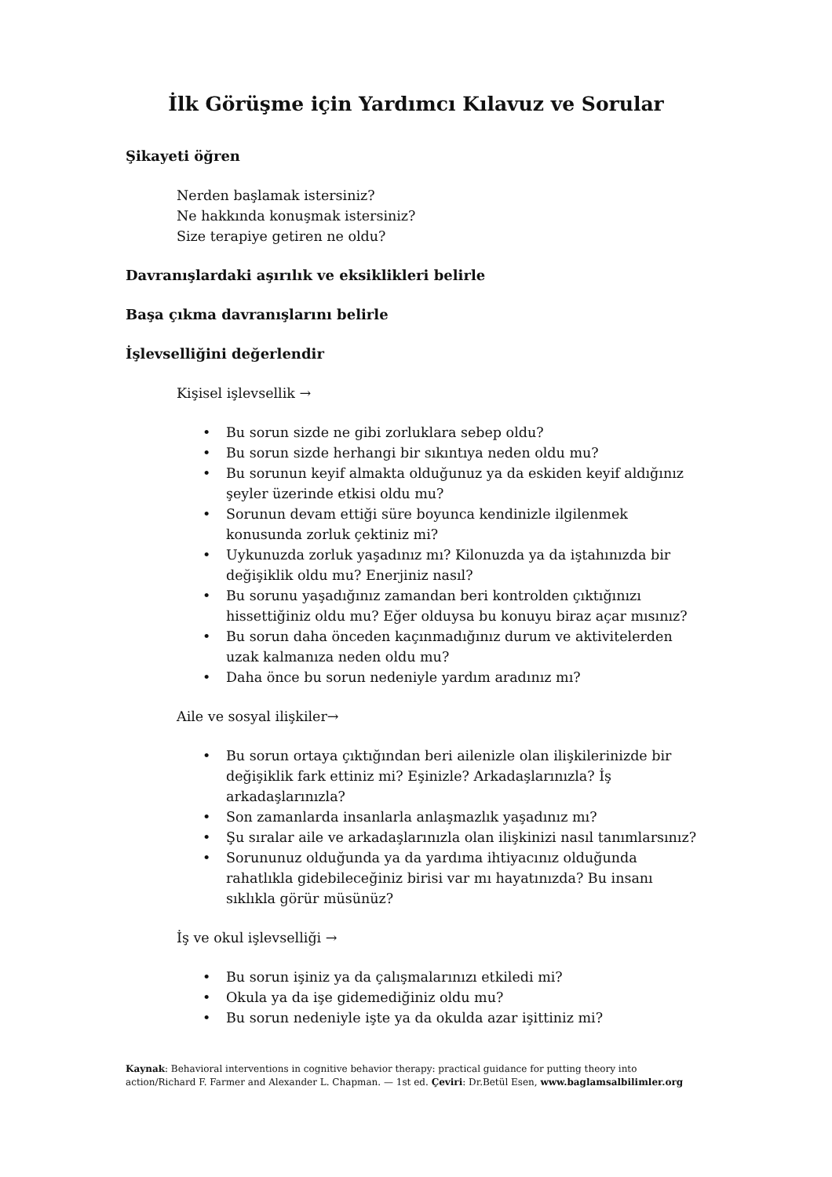İlk Görüşme için Yardımcı Kılavuz ve Sorular
Şikayeti öğren
Nerden başlamak istersiniz?
Ne hakkında konuşmak istersiniz?
Size terapiye getiren ne oldu?
Davranışlardaki aşırılık ve eksiklikleri belirle
Başa çıkma davranışlarını belirle
İşlevselliğini değerlendir
Kişisel işlevsellik →
• Bu sorun sizde ne gibi zorluklara sebep oldu?
• Bu sorun sizde herhangi bir sıkıntıya neden oldu mu?
• Bu sorunun keyif almakta olduğunuz ya da eskiden keyif aldığınız şeyler üzerinde etkisi oldu mu?
• Sorunun devam ettiği süre boyunca kendinizle ilgilenmek konusunda zorluk çektiniz mi?
• Uykunuzda zorluk yaşadınız mı? Kilonuzda ya da iştahınızda bir değişiklik oldu mu? Enerjiniz nasıl?
• Bu sorunu yaşadığınız zamandan beri kontrolden çıktığınızı hissettiğiniz oldu mu? Eğer olduysa bu konuyu biraz açar mısınız?
• Bu sorun daha önceden kaçınmadığınız durum ve aktivitelerden uzak kalmanıza neden oldu mu?
• Daha önce bu sorun nedeniyle yardım aradınız mı?
Aile ve sosyal ilişkiler→
• Bu sorun ortaya çıktığından beri ailenizle olan ilişkilerinizde bir değişiklik fark ettiniz mi? Eşinizle? Arkadaşlarınızla? İş arkadaşlarınızla?
• Son zamanlarda insanlarla anlaşmazlık yaşadınız mı?
• Şu sıralar aile ve arkadaşlarınızla olan ilişkinizi nasıl tanımlarsınız?
• Sorununuz olduğunda ya da yardıma ihtiyacınız olduğunda rahatlıkla gidebileceğiniz birisi var mı hayatınızda? Bu insanı sıklıkla görür müsünüz?
İş ve okul işlevselliği →
• Bu sorun işiniz ya da çalışmalarınızı etkiledi mi?
• Okula ya da işe gidemediğiniz oldu mu?
• Bu sorun nedeniyle işte ya da okulda azar işittiniz mi?
Kaynak: Behavioral interventions in cognitive behavior therapy: practical guidance for putting theory into action/Richard F. Farmer and Alexander L. Chapman. — 1st ed. Çeviri: Dr.Betül Esen, www.baglamsalbilimler.org